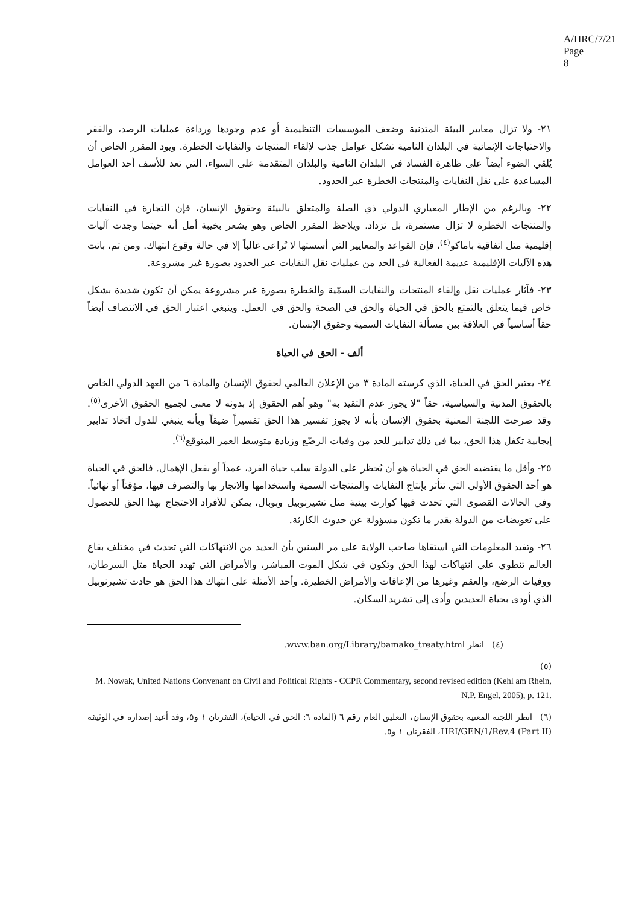A/HRC/7/21
Page 8
٢١- ولا تزال معايير البيئة المتدنية وضعف المؤسسات التنظيمية أو عدم وجودها ورداءة عمليات الرصد، والفقر والاحتياجات الإنمائية في البلدان النامية تشكل عوامل جذب لإلقاء المنتجات والنفايات الخطرة. ويود المقرر الخاص أن يُلقي الضوء أيضاً على ظاهرة الفساد في البلدان النامية والبلدان المتقدمة على السواء، التي تعد للأسف أحد العوامل المساعدة على نقل النفايات والمنتجات الخطرة عبر الحدود.
٢٢- وبالرغم من الإطار المعياري الدولي ذي الصلة والمتعلق بالبيئة وحقوق الإنسان، فإن التجارة في النفايات والمنتجات الخطرة لا تزال مستمرة، بل تزداد. ويلاحظ المقرر الخاص وهو يشعر بخيبة أمل أنه حيثما وجدت آليات إقليمية مثل اتفاقية باماكو<sup>(٤)</sup>، فإن القواعد والمعايير التي أسستها لا تُراعى غالباً إلا في حالة وقوع انتهاك. ومن ثم، باتت هذه الآليات الإقليمية عديمة الفعالية في الحد من عمليات نقل النفايات عبر الحدود بصورة غير مشروعة.
٢٣- فآثار عمليات نقل وإلقاء المنتجات والنفايات السمّية والخطرة بصورة غير مشروعة يمكن أن تكون شديدة بشكل خاص فيما يتعلق بالتمتع بالحق في الحياة والحق في الصحة والحق في العمل. وينبغي اعتبار الحق في الانتصاف أيضاً حقاً أساسياً في العلاقة بين مسألة النفايات السمية وحقوق الإنسان.
ألف - الحق في الحياة
٢٤- يعتبر الحق في الحياة، الذي كرسته المادة ٣ من الإعلان العالمي لحقوق الإنسان والمادة ٦ من العهد الدولي الخاص بالحقوق المدنية والسياسية، حقاً "لا يجوز عدم التقيد به" وهو أهم الحقوق إذ بدونه لا معنى لجميع الحقوق الأخرى<sup>(٥)</sup>. وقد صرحت اللجنة المعنية بحقوق الإنسان بأنه لا يجوز تفسير هذا الحق تفسيراً ضيقاً وبأنه ينبغي للدول اتخاذ تدابير إيجابية تكفل هذا الحق، بما في ذلك تدابير للحد من وفيات الرضّع وزيادة متوسط العمر المتوقع<sup>(٦)</sup>.
٢٥- وأقل ما يقتضيه الحق في الحياة هو أن يُحظر على الدولة سلب حياة الفرد، عمداً أو بفعل الإهمال. فالحق في الحياة هو أحد الحقوق الأولى التي تتأثر بإنتاج النفايات والمنتجات السمية واستخدامها والاتجار بها والتصرف فيها، مؤقتاً أو نهائياً. وفي الحالات القصوى التي تحدث فيها كوارث بيئية مثل تشيرنوبيل وبوبال، يمكن للأفراد الاحتجاج بهذا الحق للحصول على تعويضات من الدولة بقدر ما تكون مسؤولة عن حدوث الكارثة.
٢٦- وتفيد المعلومات التي استقاها صاحب الولاية على مر السنين بأن العديد من الانتهاكات التي تحدث في مختلف بقاع العالم تنطوي على انتهاكات لهذا الحق وتكون في شكل الموت المباشر، والأمراض التي تهدد الحياة مثل السرطان، ووفيات الرضع، والعقم وغيرها من الإعاقات والأمراض الخطيرة. وأحد الأمثلة على انتهاك هذا الحق هو حادث تشيرنوبيل الذي أودى بحياة العديدين وأدى إلى تشريد السكان.
(٤) انظر www.ban.org/Library/bamako_treaty.html.
(٥)
M. Nowak, United Nations Convenant on Civil and Political Rights - CCPR Commentary, second revised edition (Kehl am Rhein, N.P. Engel, 2005), p. 121.
(٦) انظر اللجنة المعنية بحقوق الإنسان، التعليق العام رقم ٦ (المادة ٦: الحق في الحياة)، الفقرتان ١ و٥، وقد أعيد إصداره في الوثيقة HRI/GEN/1/Rev.4 (Part II)، الفقرتان ١ و٥.